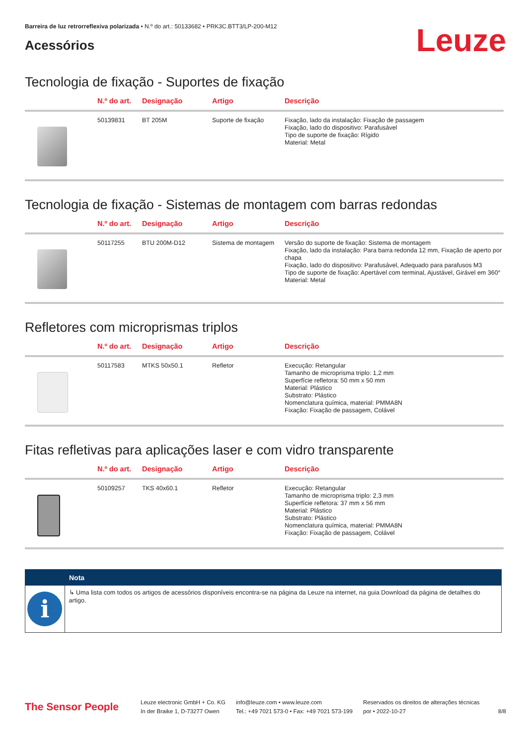Barreira de luz retrorreflexiva polarizada • N.º do art.: 50133682 • PRK3C.BTT3/LP-200-M12
Acessórios
Leuze
Tecnologia de fixação - Suportes de fixação
| | N.º do art. | Designação | Artigo | Descrição |
| --- | --- | --- | --- | --- |
| | 50139831 | BT 205M | Suporte de fixação | Fixação, lado da instalação: Fixação de passagem Fixação, lado do dispositivo: Parafusável Tipo de suporte de fixação: Rígido Material: Metal |
Tecnologia de fixação - Sistemas de montagem com barras redondas
| | N.º do art. | Designação | Artigo | Descrição |
| --- | --- | --- | --- | --- |
| | 50117255 | BTU 200M-D12 | Sistema de montagem | Versão do suporte de fixação: Sistema de montagem Fixação, lado da instalação: Para barra redonda 12 mm, Fixação de aperto por chapa Fixação, lado do dispositivo: Parafusável, Adequado para parafusos M3 Tipo de suporte de fixação: Apertável com terminal, Ajustável, Girável em 360° Material: Metal |
Refletores com microprismas triplos
| | N.º do art. | Designação | Artigo | Descrição |
| --- | --- | --- | --- | --- |
| | 50117583 | MTKS 50x50.1 | Refletor | Execução: Retangular Tamanho de microprisma triplo: 1,2 mm Superfície refletora: 50 mm x 50 mm Material: Plástico Substrato: Plástico Nomenclatura química, material: PMMA8N Fixação: Fixação de passagem, Colável |
Fitas refletivas para aplicações laser e com vidro transparente
| | N.º do art. | Designação | Artigo | Descrição |
| --- | --- | --- | --- | --- |
| | 50109257 | TKS 40x60.1 | Refletor | Execução: Retangular Tamanho de microprisma triplo: 2,3 mm Superfície refletora: 37 mm x 56 mm Material: Plástico Substrato: Plástico Nomenclatura química, material: PMMA8N Fixação: Fixação de passagem, Colável |
Nota
i
↳ Uma lista com todos os artigos de acessórios disponíveis encontra-se na página da Leuze na internet, na guia Download da página de detalhes do artigo.
The Sensor People
Leuze electronic GmbH + Co. KG
In der Braike 1, D-73277 Owen
info@leuze.com • www.leuze.com
Tel.: +49 7021 573-0 • Fax: +49 7021 573-199
Reservados os direitos de alterações técnicas
por • 2022-10-27
8/8